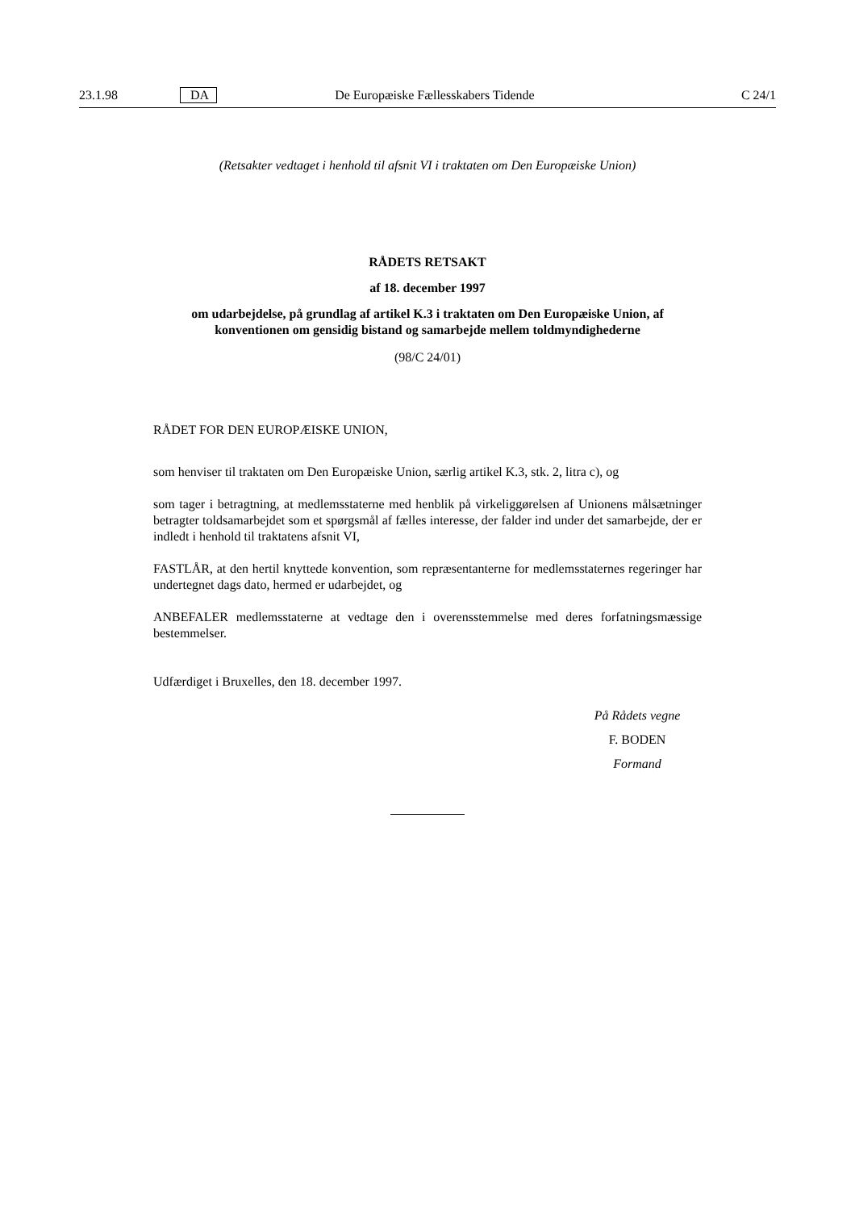23.1.98 DA De Europæiske Fællesskabers Tidende C 24/1
(Retsakter vedtaget i henhold til afsnit VI i traktaten om Den Europæiske Union)
RÅDETS RETSAKT
af 18. december 1997
om udarbejdelse, på grundlag af artikel K.3 i traktaten om Den Europæiske Union, af konventionen om gensidig bistand og samarbejde mellem toldmyndighederne
(98/C 24/01)
RÅDET FOR DEN EUROPÆISKE UNION,
som henviser til traktaten om Den Europæiske Union, særlig artikel K.3, stk. 2, litra c), og
som tager i betragtning, at medlemsstaterne med henblik på virkeliggørelsen af Unionens målsætninger betragter toldsamarbejdet som et spørgsmål af fælles interesse, der falder ind under det samarbejde, der er indledt i henhold til traktatens afsnit VI,
FASTLÅR, at den hertil knyttede konvention, som repræsentanterne for medlemsstaternes regeringer har undertegnet dags dato, hermed er udarbejdet, og
ANBEFALER medlemsstaterne at vedtage den i overensstemmelse med deres forfatningsmæssige bestemmelser.
Udfærdiget i Bruxelles, den 18. december 1997.
På Rådets vegne
F. BODEN
Formand